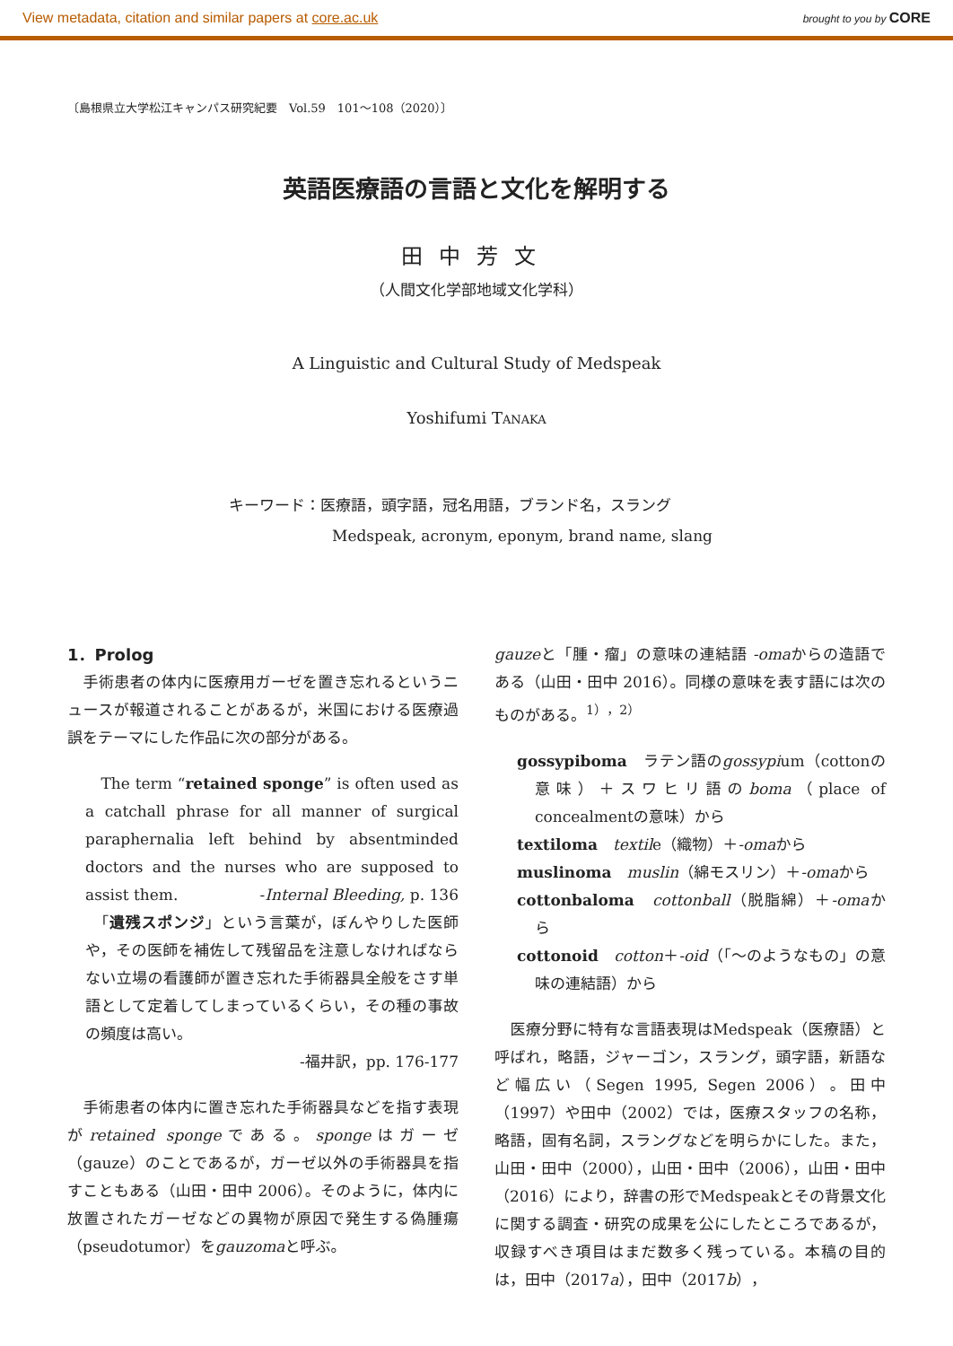View metadata, citation and similar papers at core.ac.uk brought to you by CORE
〔島根県立大学松江キャンパス研究紀要　Vol.59　101〜108（2020）〕
英語医療語の言語と文化を解明する
田中芳文
（人間文化学部地域文化学科）
A Linguistic and Cultural Study of Medspeak
Yoshifumi TANAKA
キーワード：医療語，頭字語，冠名用語，ブランド名，スラング
Medspeak, acronym, eponym, brand name, slang
1．Prolog
　手術患者の体内に医療用ガーゼを置き忘れるというニュースが報道されることがあるが，米国における医療過誤をテーマにした作品に次の部分がある。
　The term “retained sponge” is often used as a catchall phrase for all manner of surgical paraphernalia left behind by absentminded doctors and the nurses who are supposed to assist them. -Internal Bleeding, p. 136
　「遺残スポンジ」という言葉が，ぼんやりした医師や，その医師を補佐して残留品を注意しなければならない立場の看護師が置き忘れた手術器具全般をさす単語として定着してしまっているくらい，その種の事故の頻度は高い。
-福井訳，pp. 176-177
　手術患者の体内に置き忘れた手術器具などを指す表現がretained spongeである。spongeはガーゼ（gauze）のことであるが，ガーゼ以外の手術器具を指すこともある（山田・田中 2006）。そのように，体内に放置されたガーゼなどの異物が原因で発生する偽腫瘍（pseudotumor）をgauzomaと呼ぶ。
gauzeと「腫・瘤」の意味の連結語 -omaからの造語である（山田・田中 2016）。同様の意味を表す語には次のものがある。<sup>1），2）</sup>
gossypiboma　ラテン語のgossypium（cottonの意味）＋スワヒリ語のboma（place of concealmentの意味）から
textiloma　textile（織物）＋-omaから
muslinoma　muslin（綿モスリン）＋-omaから
cottonbaloma　cottonball（脱脂綿）＋-omaから
cottonoid　cotton＋-oid（「〜のようなもの」の意味の連結語）から
　医療分野に特有な言語表現はMedspeak（医療語）と呼ばれ，略語，ジャーゴン，スラング，頭字語，新語など幅広い（Segen 1995, Segen 2006）。田中（1997）や田中（2002）では，医療スタッフの名称，略語，固有名詞，スラングなどを明らかにした。また，山田・田中（2000），山田・田中（2006），山田・田中（2016）により，辞書の形でMedspeakとその背景文化に関する調査・研究の成果を公にしたところであるが，収録すべき項目はまだ数多く残っている。本稿の目的は，田中（2017a），田中（2017b），